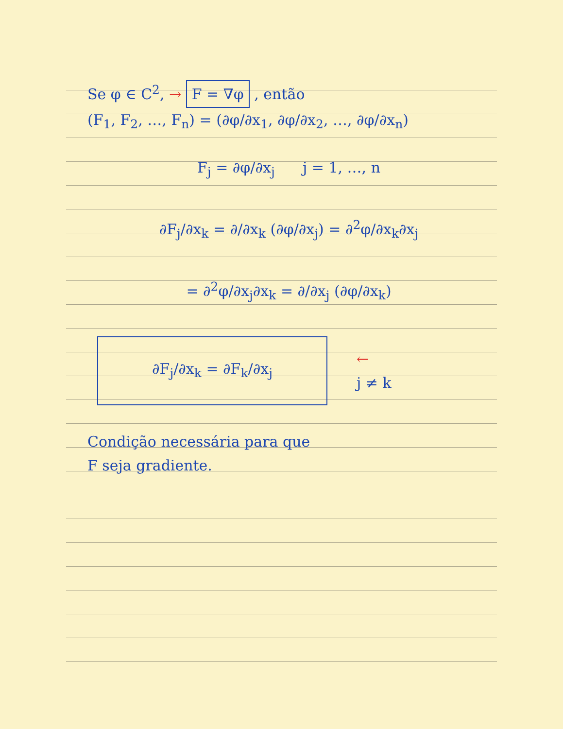Se φ ∈ C<sup>2</sup>, → F = ∇φ , então
(F<sub>1</sub>, F<sub>2</sub>, …, F<sub>n</sub>) = (∂φ/∂x<sub>1</sub>, ∂φ/∂x<sub>2</sub>, …, ∂φ/∂x<sub>n</sub>)
F<sub>j</sub> = ∂φ/∂x<sub>j</sub> j = 1, …, n
∂F<sub>j</sub>/∂x<sub>k</sub> = ∂/∂x<sub>k</sub> (∂φ/∂x<sub>j</sub>) = ∂<sup>2</sup>φ/∂x<sub>k</sub>∂x<sub>j</sub>
= ∂<sup>2</sup>φ/∂x<sub>j</sub>∂x<sub>k</sub> = ∂/∂x<sub>j</sub> (∂φ/∂x<sub>k</sub>)
∂F<sub>j</sub>/∂x<sub>k</sub> = ∂F<sub>k</sub>/∂x<sub>j</sub>
←
j ≠ k
Condição necessária para que
F seja gradiente.